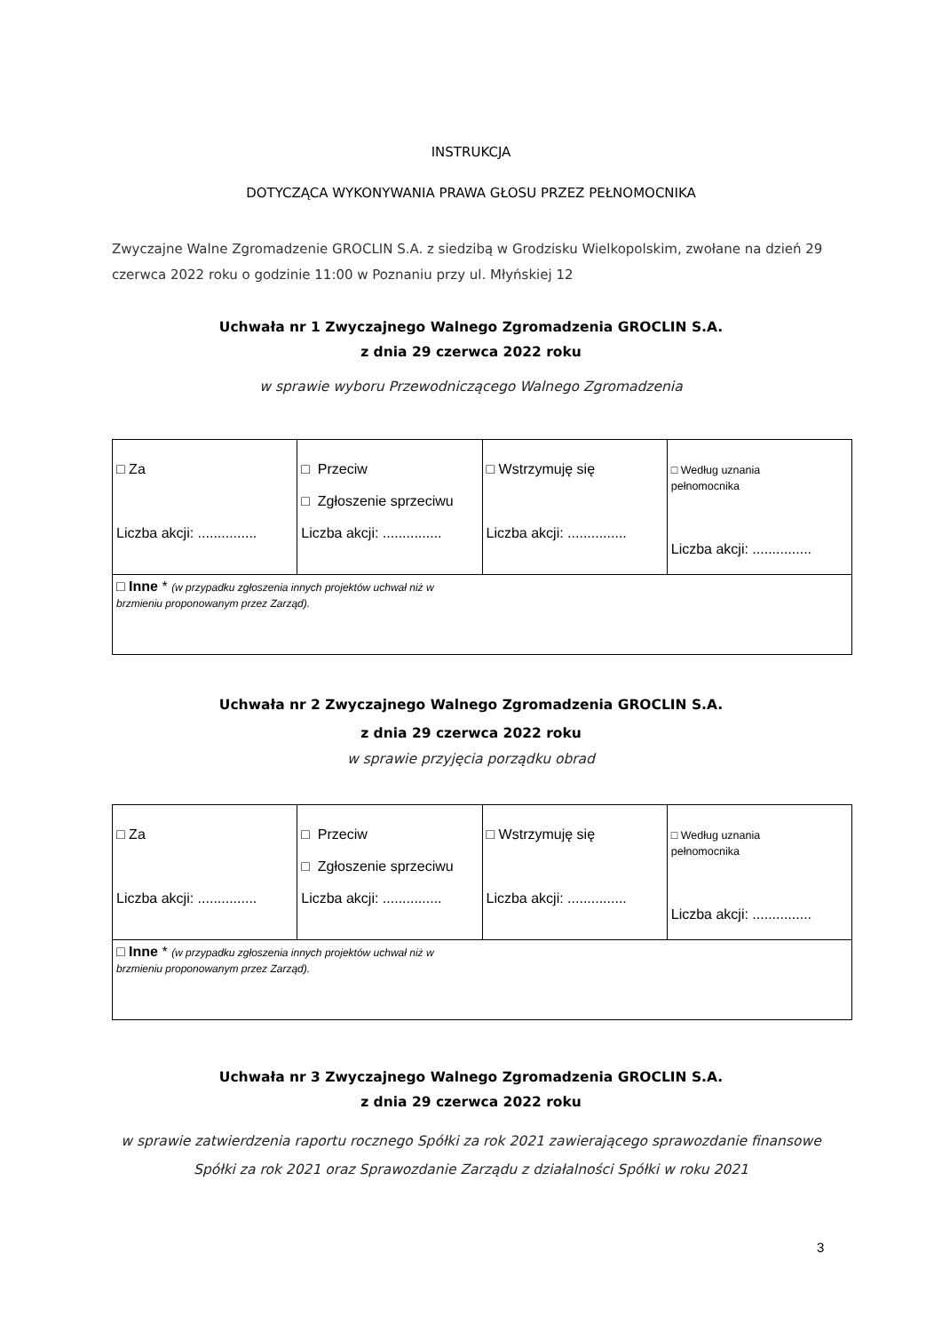INSTRUKCJA
DOTYCZĄCA WYKONYWANIA PRAWA GŁOSU PRZEZ PEŁNOMOCNIKA
Zwyczajne Walne Zgromadzenie GROCLIN S.A. z siedzibą w Grodzisku Wielkopolskim, zwołane na dzień 29 czerwca 2022 roku o godzinie 11:00 w Poznaniu przy ul. Młyńskiej 12
Uchwała nr 1 Zwyczajnego Walnego Zgromadzenia GROCLIN S.A.
z dnia 29 czerwca 2022 roku
w sprawie wyboru Przewodniczącego Walnego Zgromadzenia
| □ Za Liczba akcji: ............... | □ Przeciw □ Zgłoszenie sprzeciwu Liczba akcji: ............... | □ Wstrzymuję się Liczba akcji: ............... | □ Według uznania pełnomocnika Liczba akcji: ............... |
| □ Inne * (w przypadku zgłoszenia innych projektów uchwał niż w brzmieniu proponowanym przez Zarząd). | | | |
Uchwała nr 2 Zwyczajnego Walnego Zgromadzenia GROCLIN S.A.
z dnia 29 czerwca 2022 roku
w sprawie przyjęcia porządku obrad
| □ Za Liczba akcji: ............... | □ Przeciw □ Zgłoszenie sprzeciwu Liczba akcji: ............... | □ Wstrzymuję się Liczba akcji: ............... | □ Według uznania pełnomocnika Liczba akcji: ............... |
| □ Inne * (w przypadku zgłoszenia innych projektów uchwał niż w brzmieniu proponowanym przez Zarząd). | | | |
Uchwała nr 3 Zwyczajnego Walnego Zgromadzenia GROCLIN S.A.
z dnia 29 czerwca 2022 roku
w sprawie zatwierdzenia raportu rocznego Spółki za rok 2021 zawierającego sprawozdanie finansowe
Spółki za rok 2021 oraz Sprawozdanie Zarządu z działalności Spółki w roku 2021
3